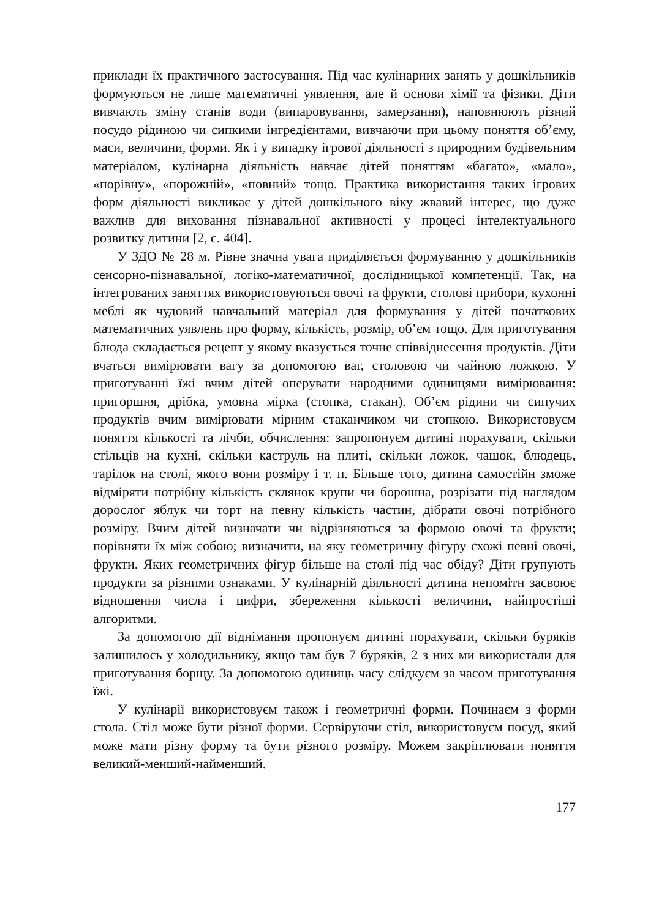приклади їх практичного застосування. Під час кулінарних занять у дошкільників формуються не лише математичні уявлення, але й основи хімії та фізики. Діти вивчають зміну станів води (випаровування, замерзання), наповнюють різний посудо рідиною чи сипкими інгреді­єнтами, вивчаючи при цьому поняття об’єму, маси, величини, форми. Як і у випадку ігрової діяльності з природним будівельним матеріалом, кулінарна діяльність навчає дітей поняттям «багато», «мало», «порівну», «порожній», «повний» тощо. Практика використання таких ігрових форм діяльності викликає у дітей дошкільного віку жвавий інтерес, що дуже важлив для виховання пізнавальної активності у процесі інтелектуального розвитку дитини [2, с. 404].
У ЗДО № 28 м. Рівне значна увага приділяється формуванню у дошкільників сенсорно-пізнавальної, логіко-математичної, дослідниць­кої компетенції. Так, на інтегрованих заняттях використовуються овочі та фрукти, столові прибори, кухонні меблі як чудовий навчальний матеріал для формування у дітей початкових математичних уявлень про форму, кількість, розмір, об’єм тощо. Для приготування блюда складається рецепт у якому вказується точне співвіднесення продуктів. Діти вчаться вимірювати вагу за допомогою ваг, столовою чи чайною ложкою. У приготуванні їжі вчим дітей оперувати народними одиницями вимірювання: пригоршня, дрібка, умовна мірка (стопка, стакан). Об’єм рідини чи сипучих продуктів вчим вимірювати мірним стаканчиком чи стопкою. Використовуєм поняття кількості та лічби, обчислення: запропонуєм дитині порахувати, скільки стільців на кухні, скільки каструль на плиті, скільки ложок, чашок, блюдець, тарілок на столі, якого вони розміру і т. п. Більше того, дитина самостійн зможе відміряти потрібну кількість склянок крупи чи борошна, розрізати під наглядом дорослог яблук чи торт на певну кількість частин, дібрати овочі потрібного розміру. Вчим дітей визначати чи відрізняються за формою овочі та фрукти; порівняти їх між собою; визначити, на яку геометричну фігуру схожі певні овочі, фрукти. Яких геометричних фігур більше на столі під час обіду? Діти групують продукти за різними ознаками. У кулінарній діяльності дитина непомітн засвоює відношення числа і цифри, збереження кількості величини, найпростіші алгоритми.
За допомогою дії віднімання пропонуєм дитині порахувати, скільки буряків залишилось у холодильнику, якщо там був 7 буряків, 2 з них ми використали для приготування борщу. За допомогою одиниць часу слідкуєм за часом приготування їжі.
У кулінарії використовуєм також і геометричні форми. Починаєм з форми стола. Стіл може бути різної форми. Сервіруючи стіл, використовуєм посуд, який може мати різну форму та бути різного розміру. Можем закріплювати поняття великий-менший-найменший.
177